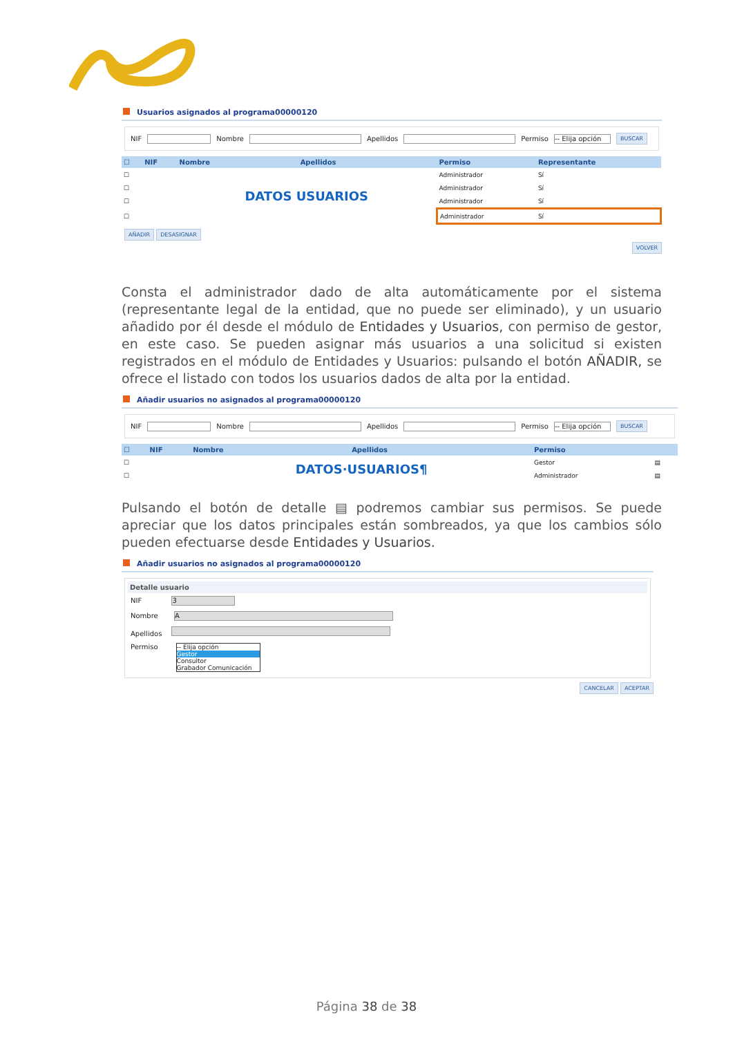Usuarios asignados al programa00000120
NIF Nombre Apellidos Permiso -- Elija opción BUSCAR
| ☐ | NIF | Nombre | Apellidos | Permiso | Representante |
| --- | --- | --- | --- | --- | --- |
| ☐ | | DATOS USUARIOS | | Administrador | Sí |
| ☐ | | | | Administrador | Sí |
| ☐ | | | | Administrador | Sí |
| ☐ | | | | Administrador | Sí |
AÑADIR DESASIGNAR
VOLVER
Consta el administrador dado de alta automáticamente por el sistema (representante legal de la entidad, que no puede ser eliminado), y un usuario añadido por él desde el módulo de Entidades y Usuarios, con permiso de gestor, en este caso. Se pueden asignar más usuarios a una solicitud si existen registrados en el módulo de Entidades y Usuarios: pulsando el botón AÑADIR, se ofrece el listado con todos los usuarios dados de alta por la entidad.
Añadir usuarios no asignados al programa00000120
NIF Nombre Apellidos Permiso -- Elija opción BUSCAR
| ☐ | NIF | Nombre | Apellidos | Permiso | |
| --- | --- | --- | --- | --- | --- |
| ☐ | | DATOS·USUARIOS¶ | | Gestor | ▤ |
| ☐ | | | | Administrador | ▤ |
Pulsando el botón de detalle ▤ podremos cambiar sus permisos. Se puede apreciar que los datos principales están sombreados, ya que los cambios sólo pueden efectuarse desde Entidades y Usuarios.
Añadir usuarios no asignados al programa00000120
Detalle usuario
NIF 3
Nombre A
Apellidos
Permiso
-- Elija opción
Gestor
Consultor
Grabador Comunicación
CANCELAR ACEPTAR
Página 38 de 38